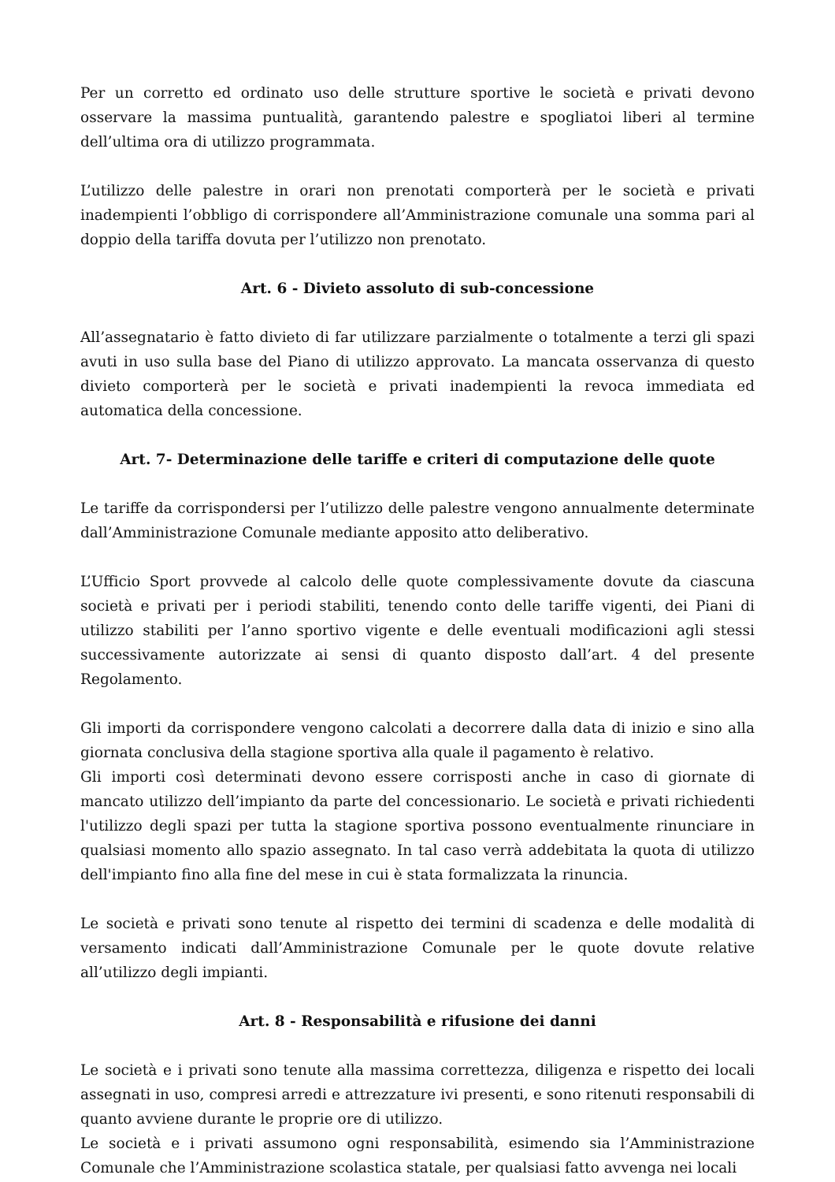Per un corretto ed ordinato uso delle strutture sportive le società e privati devono osservare la massima puntualità, garantendo palestre e spogliatoi liberi al termine dell’ultima ora di utilizzo programmata.
L’utilizzo delle palestre in orari non prenotati comporterà per le società e privati inadempienti l’obbligo di corrispondere all’Amministrazione comunale una somma pari al doppio della tariffa dovuta per l’utilizzo non prenotato.
Art. 6 - Divieto assoluto di sub-concessione
All’assegnatario è fatto divieto di far utilizzare parzialmente o totalmente a terzi gli spazi avuti in uso sulla base del Piano di utilizzo approvato. La mancata osservanza di questo divieto comporterà per le società e privati inadempienti la revoca immediata ed automatica della concessione.
Art. 7- Determinazione delle tariffe e criteri di computazione delle quote
Le tariffe da corrispondersi per l’utilizzo delle palestre vengono annualmente determinate dall’Amministrazione Comunale mediante apposito atto deliberativo.
L’Ufficio Sport provvede al calcolo delle quote complessivamente dovute da ciascuna società e privati per i periodi stabiliti, tenendo conto delle tariffe vigenti, dei Piani di utilizzo stabiliti per l’anno sportivo vigente e delle eventuali modificazioni agli stessi successivamente autorizzate ai sensi di quanto disposto dall’art. 4 del presente Regolamento.
Gli importi da corrispondere vengono calcolati a decorrere dalla data di inizio e sino alla giornata conclusiva della stagione sportiva alla quale il pagamento è relativo.
Gli importi così determinati devono essere corrisposti anche in caso di giornate di mancato utilizzo dell’impianto da parte del concessionario. Le società e privati richiedenti l'utilizzo degli spazi per tutta la stagione sportiva possono eventualmente rinunciare in qualsiasi momento allo spazio assegnato. In tal caso verrà addebitata la quota di utilizzo dell'impianto fino alla fine del mese in cui è stata formalizzata la rinuncia.
Le società e privati sono tenute al rispetto dei termini di scadenza e delle modalità di versamento indicati dall’Amministrazione Comunale per le quote dovute relative all’utilizzo degli impianti.
Art. 8 - Responsabilità e rifusione dei danni
Le società e i privati sono tenute alla massima correttezza, diligenza e rispetto dei locali assegnati in uso, compresi arredi e attrezzature ivi presenti, e sono ritenuti responsabili di quanto avviene durante le proprie ore di utilizzo.
Le società e i privati assumono ogni responsabilità, esimendo sia l’Amministrazione Comunale che l’Amministrazione scolastica statale, per qualsiasi fatto avvenga nei locali